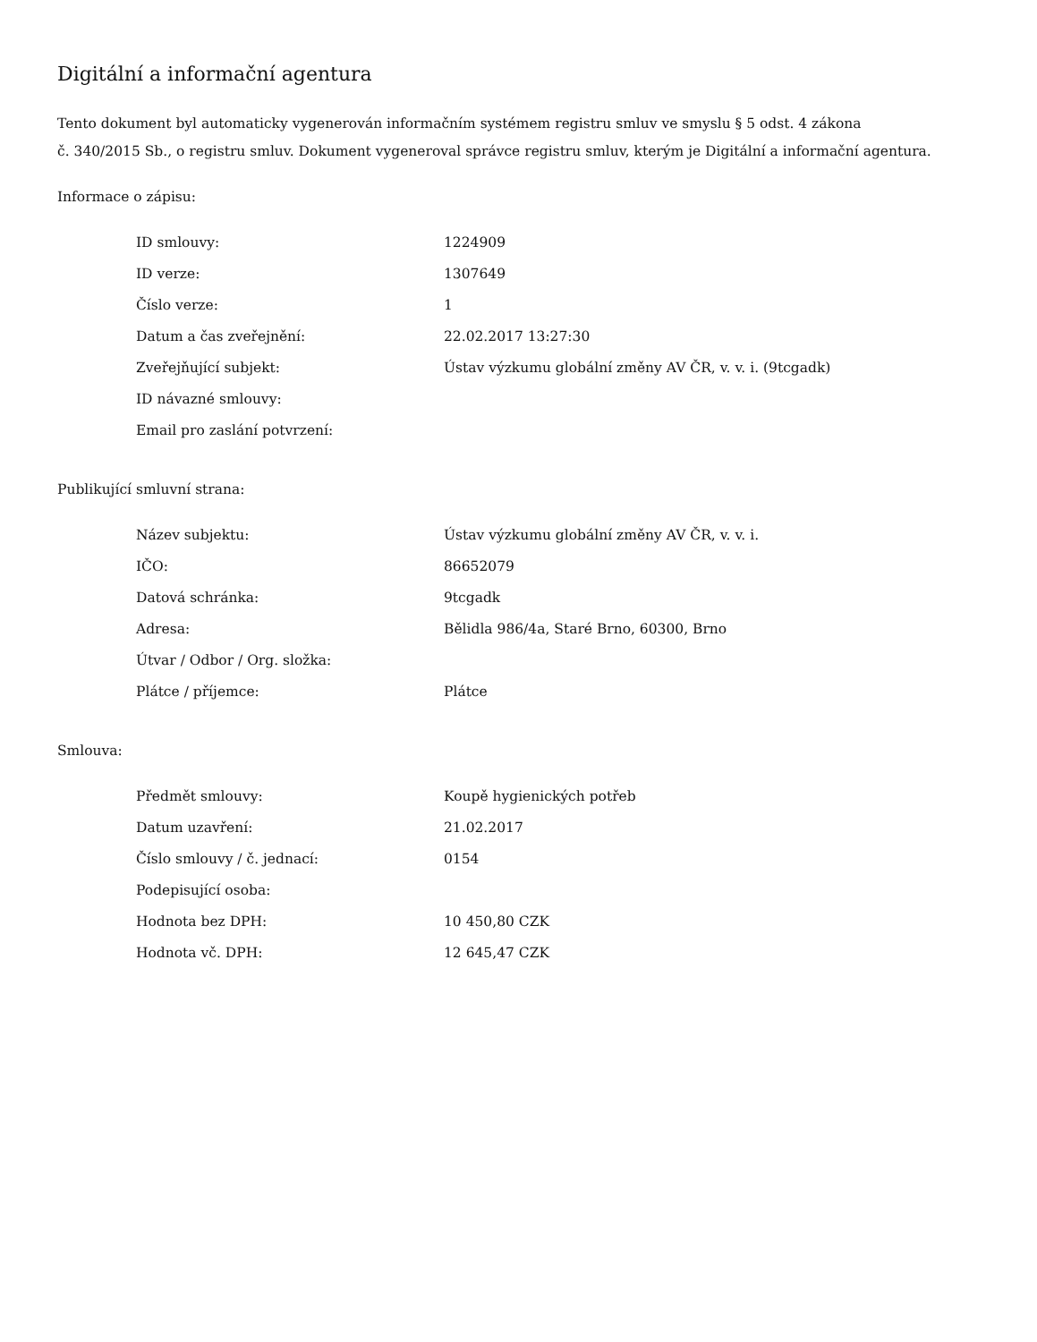Digitální a informační agentura
Tento dokument byl automaticky vygenerován informačním systémem registru smluv ve smyslu § 5 odst. 4 zákona
č. 340/2015 Sb., o registru smluv. Dokument vygeneroval správce registru smluv, kterým je Digitální a informační agentura.
Informace o zápisu:
| ID smlouvy: | 1224909 |
| ID verze: | 1307649 |
| Číslo verze: | 1 |
| Datum a čas zveřejnění: | 22.02.2017 13:27:30 |
| Zveřejňující subjekt: | Ústav výzkumu globální změny AV ČR, v. v. i. (9tcgadk) |
| ID návazné smlouvy: | |
| Email pro zaslání potvrzení: | |
Publikující smluvní strana:
| Název subjektu: | Ústav výzkumu globální změny AV ČR, v. v. i. |
| IČO: | 86652079 |
| Datová schránka: | 9tcgadk |
| Adresa: | Bělidla 986/4a, Staré Brno, 60300, Brno |
| Útvar / Odbor / Org. složka: | |
| Plátce / příjemce: | Plátce |
Smlouva:
| Předmět smlouvy: | Koupě hygienických potřeb |
| Datum uzavření: | 21.02.2017 |
| Číslo smlouvy / č. jednací: | 0154 |
| Podepisující osoba: | |
| Hodnota bez DPH: | 10 450,80 CZK |
| Hodnota vč. DPH: | 12 645,47 CZK |